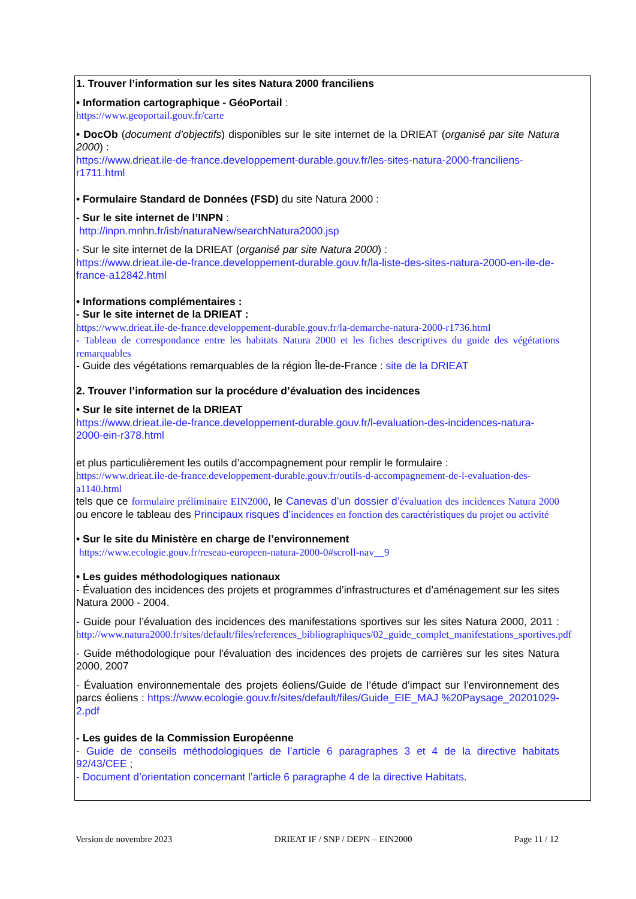1. Trouver l’information sur les sites Natura 2000 franciliens
• Information cartographique - GéoPortail :
https://www.geoportail.gouv.fr/carte
• DocOb (document d’objectifs) disponibles sur le site internet de la DRIEAT (organisé par site Natura 2000) :
https://www.drieat.ile-de-france.developpement-durable.gouv.fr/les-sites-natura-2000-franciliens-r1711.html
• Formulaire Standard de Données (FSD) du site Natura 2000 :
- Sur le site internet de l’INPN :
http://inpn.mnhn.fr/isb/naturaNew/searchNatura2000.jsp
- Sur le site internet de la DRIEAT (organisé par site Natura 2000) :
https://www.drieat.ile-de-france.developpement-durable.gouv.fr/la-liste-des-sites-natura-2000-en-ile-de-france-a12842.html
• Informations complémentaires :
- Sur le site internet de la DRIEAT :
https://www.drieat.ile-de-france.developpement-durable.gouv.fr/la-demarche-natura-2000-r1736.html
- Tableau de correspondance entre les habitats Natura 2000 et les fiches descriptives du guide des végétations remarquables
- Guide des végétations remarquables de la région Île-de-France : site de la DRIEAT
2. Trouver l’information sur la procédure d’évaluation des incidences
• Sur le site internet de la DRIEAT
https://www.drieat.ile-de-france.developpement-durable.gouv.fr/l-evaluation-des-incidences-natura-2000-ein-r378.html
et plus particulièrement les outils d’accompagnement pour remplir le formulaire :
https://www.drieat.ile-de-france.developpement-durable.gouv.fr/outils-d-accompagnement-de-l-evaluation-des-a1140.html
tels que ce formulaire préliminaire EIN2000, le Canevas d’un dossier d’évaluation des incidences Natura 2000 ou encore le tableau des Principaux risques d’incidences en fonction des caractéristiques du projet ou activité
• Sur le site du Ministère en charge de l’environnement
https://www.ecologie.gouv.fr/reseau-europeen-natura-2000-0#scroll-nav__9
• Les guides méthodologiques nationaux
- Évaluation des incidences des projets et programmes d’infrastructures et d’aménagement sur les sites Natura 2000 - 2004.
- Guide pour l’évaluation des incidences des manifestations sportives sur les sites Natura 2000, 2011 : http://www.natura2000.fr/sites/default/files/references_bibliographiques/02_guide_complet_manifestations_sportives.pdf
- Guide méthodologique pour l'évaluation des incidences des projets de carrières sur les sites Natura 2000, 2007
- Évaluation environnementale des projets éoliens/Guide de l’étude d’impact sur l’environnement des parcs éoliens : https://www.ecologie.gouv.fr/sites/default/files/Guide_EIE_MAJ %20Paysage_20201029-2.pdf
- Les guides de la Commission Européenne
- Guide de conseils méthodologiques de l’article 6 paragraphes 3 et 4 de la directive habitats 92/43/CEE ;
- Document d’orientation concernant l’article 6 paragraphe 4 de la directive Habitats.
Version de novembre 2023 DRIEAT IF / SNP / DEPN – EIN2000 Page 11 / 12